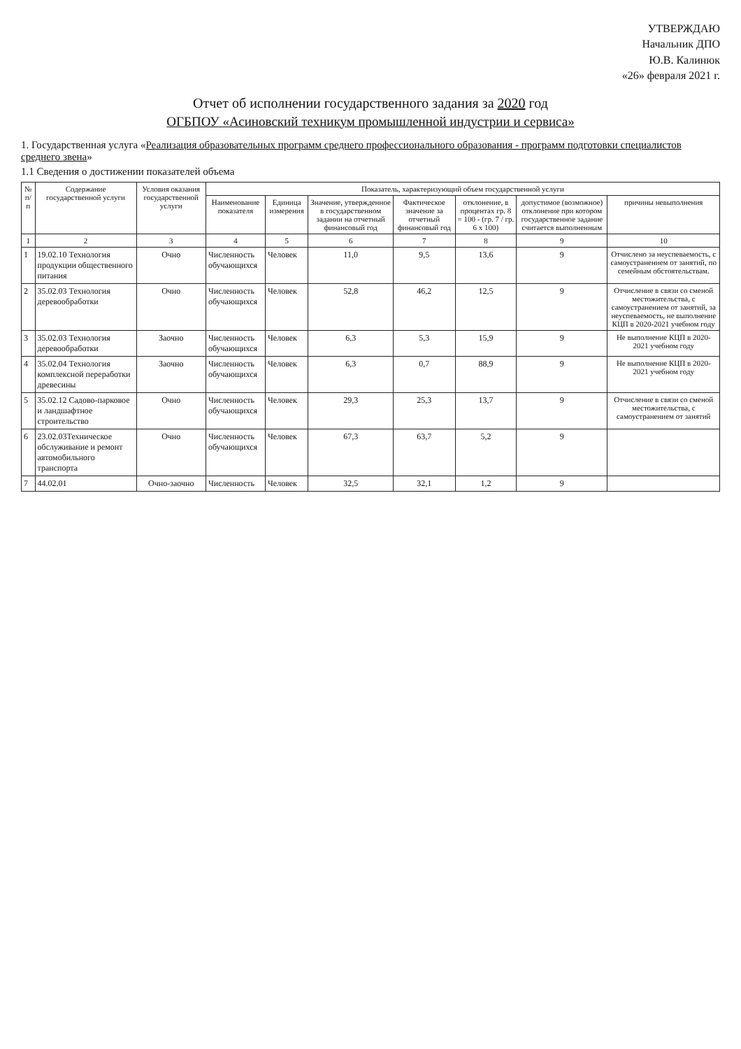УТВЕРЖДАЮ
Начальник ДПО
Ю.В. Калинюк
«26» февраля 2021 г.
Отчет об исполнении государственного задания за 2020 год
ОГБПОУ «Асиновский техникум промышленной индустрии и сервиса»
1. Государственная услуга «Реализация образовательных программ среднего профессионального образования - программ подготовки специалистов среднего звена»
1.1 Сведения о достижении показателей объема
| № п/п | Содержание государственной услуги | Условия оказания государственной услуги | Показатель, характеризующий объем государственной услуги | | | | | | |
| --- | --- | --- | --- | --- | --- | --- | --- | --- | --- |
| | | | Наименование показателя | Единица измерения | Значение, утвержденное в государственном задании на отчетный финансовый год | Фактическое значение за отчетный финансовый год | отклонение, в процентах гр. 8 = 100 - (гр. 7 / гр. 6 x 100) | допустимое (возможное) отклонение при котором государственное задание считается выполненным | причины невыполнения |
| 1 | 2 | 3 | 4 | 5 | 6 | 7 | 8 | 9 | 10 |
| 1 | 19.02.10 Технология продукции общественного питания | Очно | Численность обучающихся | Человек | 11,0 | 9,5 | 13,6 | 9 | Отчислено за неуспеваемость, с самоустранением от занятий, по семейным обстоятельствам. |
| 2 | 35.02.03 Технология деревообработки | Очно | Численность обучающихся | Человек | 52,8 | 46,2 | 12,5 | 9 | Отчисление в связи со сменой местожительства, с самоустранением от занятий, за неуспеваемость, не выполнение КЦП в 2020-2021 учебном году |
| 3 | 35.02.03 Технология деревообработки | Заочно | Численность обучающихся | Человек | 6,3 | 5,3 | 15,9 | 9 | Не выполнение КЦП в 2020-2021 учебном году |
| 4 | 35.02.04 Технология комплексной переработки древесины | Заочно | Численность обучающихся | Человек | 6,3 | 0,7 | 88,9 | 9 | Не выполнение КЦП в 2020-2021 учебном году |
| 5 | 35.02.12 Садово-парковое и ландшафтное строительство | Очно | Численность обучающихся | Человек | 29,3 | 25,3 | 13,7 | 9 | Отчисление в связи со сменой местожительства, с самоустранением от занятий |
| 6 | 23.02.03Техническое обслуживание и ремонт автомобильного транспорта | Очно | Численность обучающихся | Человек | 67,3 | 63,7 | 5,2 | 9 | |
| 7 | 44.02.01 | Очно-заочно | Численность | Человек | 32,5 | 32,1 | 1,2 | 9 | |